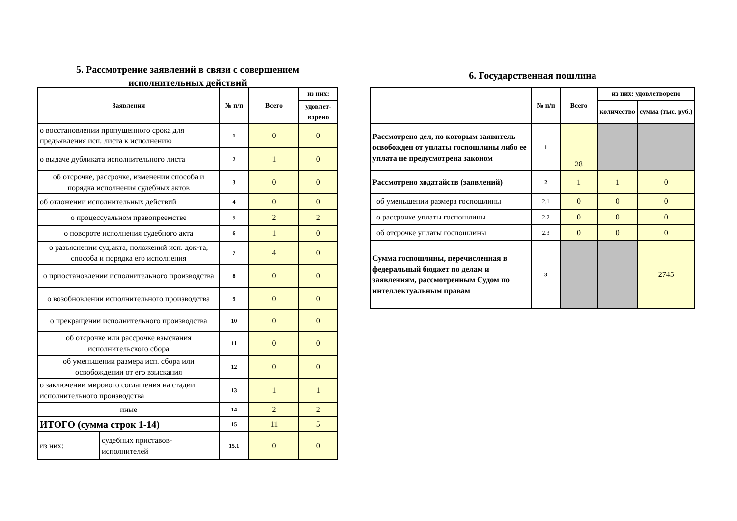5. Рассмотрение заявлений в связи с совершением исполнительных действий
| Заявления | | № п/п | Всего | из них: |
| --- | --- | --- | --- | --- |
| | | | | удовлет-ворено |
| о восстановлении пропущенного срока для предъявления исп. листа к исполнению | | 1 | 0 | 0 |
| о выдаче дубликата исполнительного листа | | 2 | 1 | 0 |
| об отсрочке, рассрочке, изменении способа и порядка исполнения судебных актов | | 3 | 0 | 0 |
| об отложении исполнительных действий | | 4 | 0 | 0 |
| о процессуальном правопреемстве | | 5 | 2 | 2 |
| о повороте исполнения судебного акта | | 6 | 1 | 0 |
| о разъяснении суд.акта, положений исп. док-та, способа и порядка его исполнения | | 7 | 4 | 0 |
| о приостановлении исполнительного производства | | 8 | 0 | 0 |
| о возобновлении исполнительного производства | | 9 | 0 | 0 |
| о прекращении исполнительного производства | | 10 | 0 | 0 |
| об отсрочке или рассрочке взыскания исполнительского сбора | | 11 | 0 | 0 |
| об уменьшении размера исп. сбора или освобождении от его взыскания | | 12 | 0 | 0 |
| о заключении мирового соглашения на стадии исполнительного производства | | 13 | 1 | 1 |
| иные | | 14 | 2 | 2 |
| ИТОГО (сумма строк 1-14) | | 15 | 11 | 5 |
| из них: | судебных приставов-исполнителей | 15.1 | 0 | 0 |
6. Государственная пошлина
| | № п/п | Всего | из них: удовлетворено | |
| --- | --- | --- | --- | --- |
| | | | количество | сумма (тыс. руб.) |
| Рассмотрено дел, по которым заявитель освобожден от уплаты госпошлины либо ее уплата не предусмотрена законом | 1 | 28 | | |
| Рассмотрено ходатайств (заявлений) | 2 | 1 | 1 | 0 |
| об уменьшении размера госпошлины | 2.1 | 0 | 0 | 0 |
| о рассрочке уплаты госпошлины | 2.2 | 0 | 0 | 0 |
| об отсрочке уплаты госпошлины | 2.3 | 0 | 0 | 0 |
| Сумма госпошлины, перечисленная в федеральный бюджет по делам и заявлениям, рассмотренным Судом по интеллектуальным правам | 3 | | | 2745 |